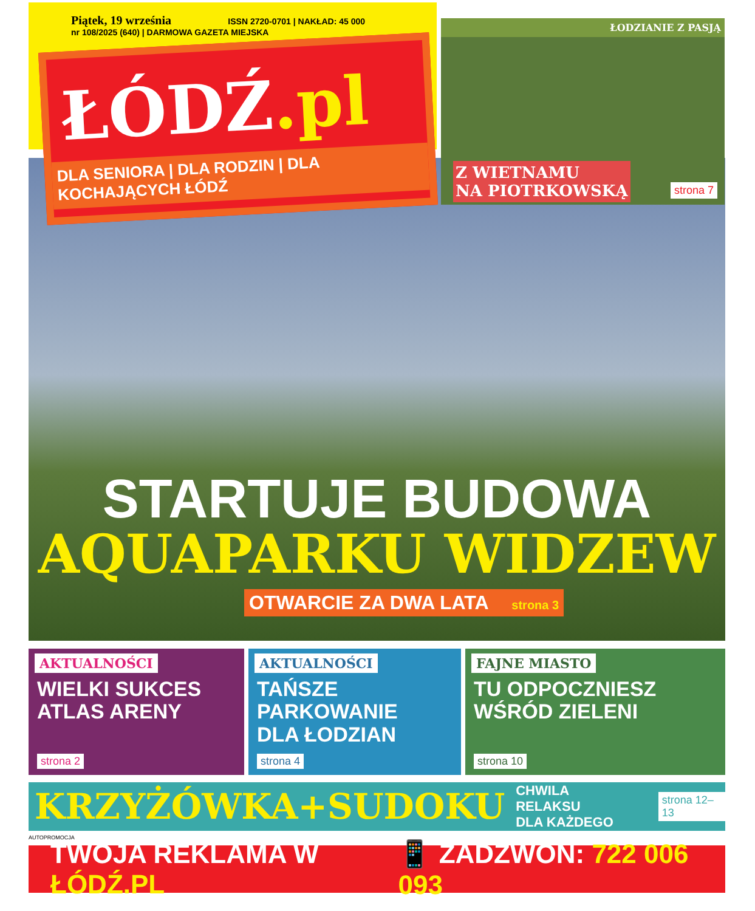Piątek, 19 września ISSN 2720-0701 | NAKŁAD: 45 000
nr 108/2025 (640) | DARMOWA GAZETA MIEJSKA
STARTUJE BUDOWA
AQUAPARKU WIDZEW
OTWARCIE ZA DWA LATA strona 3
ŁÓDŹ.pl
DLA SENIORA | DLA RODZIN | DLA KOCHAJĄCYCH ŁÓDŹ
ŁODZIANIE Z PASJĄ
Z WIETNAMU
NA PIOTRKOWSKĄ
strona 7
AKTUALNOŚCI
WIELKI SUKCES
ATLAS ARENY
strona 2
AKTUALNOŚCI
TAŃSZE
PARKOWANIE
DLA ŁODZIAN
strona 4
FAJNE MIASTO
TU ODPOCZNIESZ
WŚRÓD ZIELENI
strona 10
KRZYŻÓWKA+SUDOKU CHWILA RELAKSU
DLA KAŻDEGO strona 12–13
AUTOPROMOCJA
TWOJA REKLAMA W ŁÓDŹ.PL 📱 ZADZWOŃ: 722 006 093